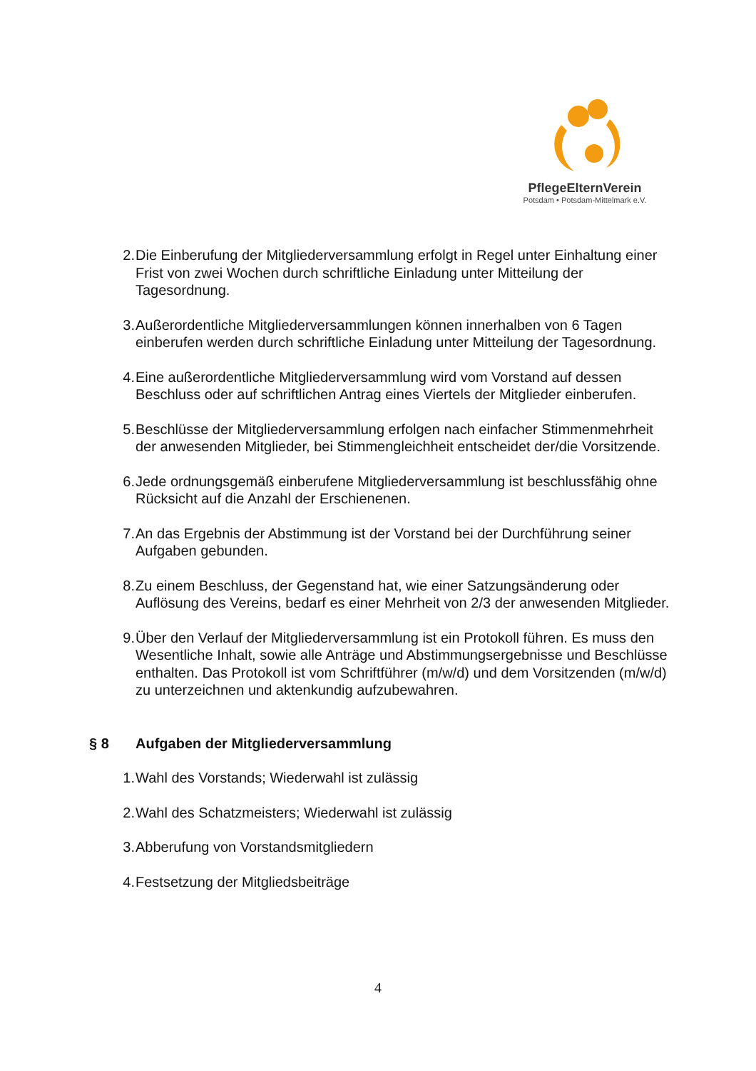PflegeElternVerein
Potsdam • Potsdam-Mittelmark e.V.
2. Die Einberufung der Mitgliederversammlung erfolgt in Regel unter Einhaltung einer Frist von zwei Wochen durch schriftliche Einladung unter Mitteilung der Tagesordnung.
3. Außerordentliche Mitgliederversammlungen können innerhalben von 6 Tagen einberufen werden durch schriftliche Einladung unter Mitteilung der Tagesordnung.
4. Eine außerordentliche Mitgliederversammlung wird vom Vorstand auf dessen Beschluss oder auf schriftlichen Antrag eines Viertels der Mitglieder einberufen.
5. Beschlüsse der Mitgliederversammlung erfolgen nach einfacher Stimmenmehrheit der anwesenden Mitglieder, bei Stimmengleichheit entscheidet der/die Vorsitzende.
6. Jede ordnungsgemäß einberufene Mitgliederversammlung ist beschlussfähig ohne Rücksicht auf die Anzahl der Erschienenen.
7. An das Ergebnis der Abstimmung ist der Vorstand bei der Durchführung seiner Aufgaben gebunden.
8. Zu einem Beschluss, der Gegenstand hat, wie einer Satzungsänderung oder Auflösung des Vereins, bedarf es einer Mehrheit von 2/3 der anwesenden Mitglieder.
9. Über den Verlauf der Mitgliederversammlung ist ein Protokoll führen. Es muss den Wesentliche Inhalt, sowie alle Anträge und Abstimmungsergebnisse und Beschlüsse enthalten. Das Protokoll ist vom Schriftführer (m/w/d) und dem Vorsitzenden (m/w/d) zu unterzeichnen und aktenkundig aufzubewahren.
§ 8 Aufgaben der Mitgliederversammlung
1. Wahl des Vorstands; Wiederwahl ist zulässig
2. Wahl des Schatzmeisters; Wiederwahl ist zulässig
3. Abberufung von Vorstandsmitgliedern
4. Festsetzung der Mitgliedsbeiträge
4